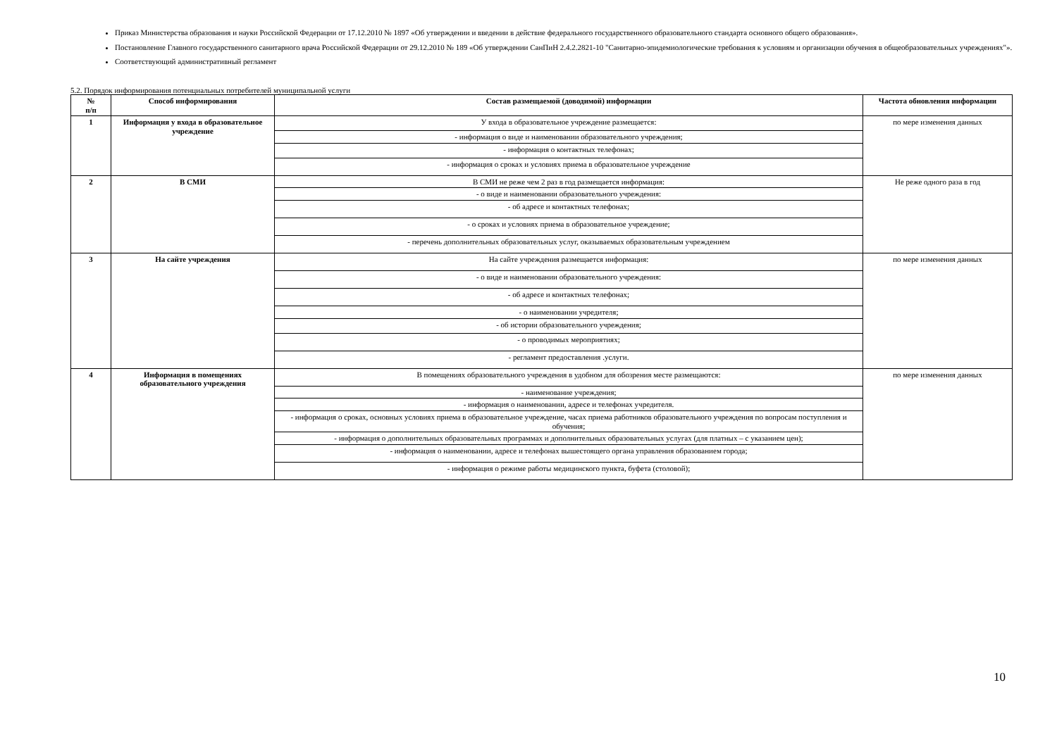Приказ Министерства образования и науки Российской Федерации от 17.12.2010 № 1897 «Об утверждении и введении в действие федерального государственного образовательного стандарта основного общего образования».
Постановление Главного государственного санитарного врача Российской Федерации от 29.12.2010 № 189 «Об утверждении СанПиН 2.4.2.2821-10 "Санитарно-эпидемиологические требования к условиям и организации обучения в общеобразовательных учреждениях"».
Соответствующий административный регламент
5.2. Порядок информирования потенциальных потребителей муниципальной услуги
| № п/п | Способ информирования | Состав размещаемой (доводимой) информации | Частота обновления информации |
| --- | --- | --- | --- |
| 1 | Информация у входа в образовательное учреждение | У входа в образовательное учреждение размещается: | по мере изменения данных |
| | | - информация о виде и наименовании образовательного учреждения; | |
| | | - информация о контактных телефонах; | |
| | | - информация о сроках и условиях приема в образовательное учреждение | |
| 2 | В СМИ | В СМИ не реже чем 2 раз в год размещается информация: | Не реже одного раза в год |
| | | - о виде и наименовании образовательного учреждения: | |
| | | - об адресе и контактных телефонах; | |
| | | - о сроках и условиях приема в образовательное учреждение; | |
| | | - перечень дополнительных образовательных услуг, оказываемых образовательным учреждением | |
| 3 | На сайте учреждения | На сайте учреждения размещается информация: | по мере изменения данных |
| | | - о виде и наименовании образовательного учреждения: | |
| | | - об адресе и контактных телефонах; | |
| | | - о наименовании учредителя; | |
| | | - об истории образовательного учреждения; | |
| | | - о проводимых мероприятиях; | |
| | | - регламент предоставления .услуги. | |
| 4 | Информация в помещениях образовательного учреждения | В помещениях образовательного учреждения в удобном для обозрения месте размещаются: | по мере изменения данных |
| | | - наименование учреждения; | |
| | | - информация о наименовании, адресе и телефонах учредителя. | |
| | | - информация о сроках, основных условиях приема в образовательное учреждение, часах приема работников образовательного учреждения по вопросам поступления и обучения; | |
| | | - информация о дополнительных образовательных программах и дополнительных образовательных услугах (для платных – с указанием цен); | |
| | | - информация о наименовании, адресе и телефонах вышестоящего органа управления образованием города; | |
| | | - информация о режиме работы медицинского пункта, буфета (столовой); | |
10